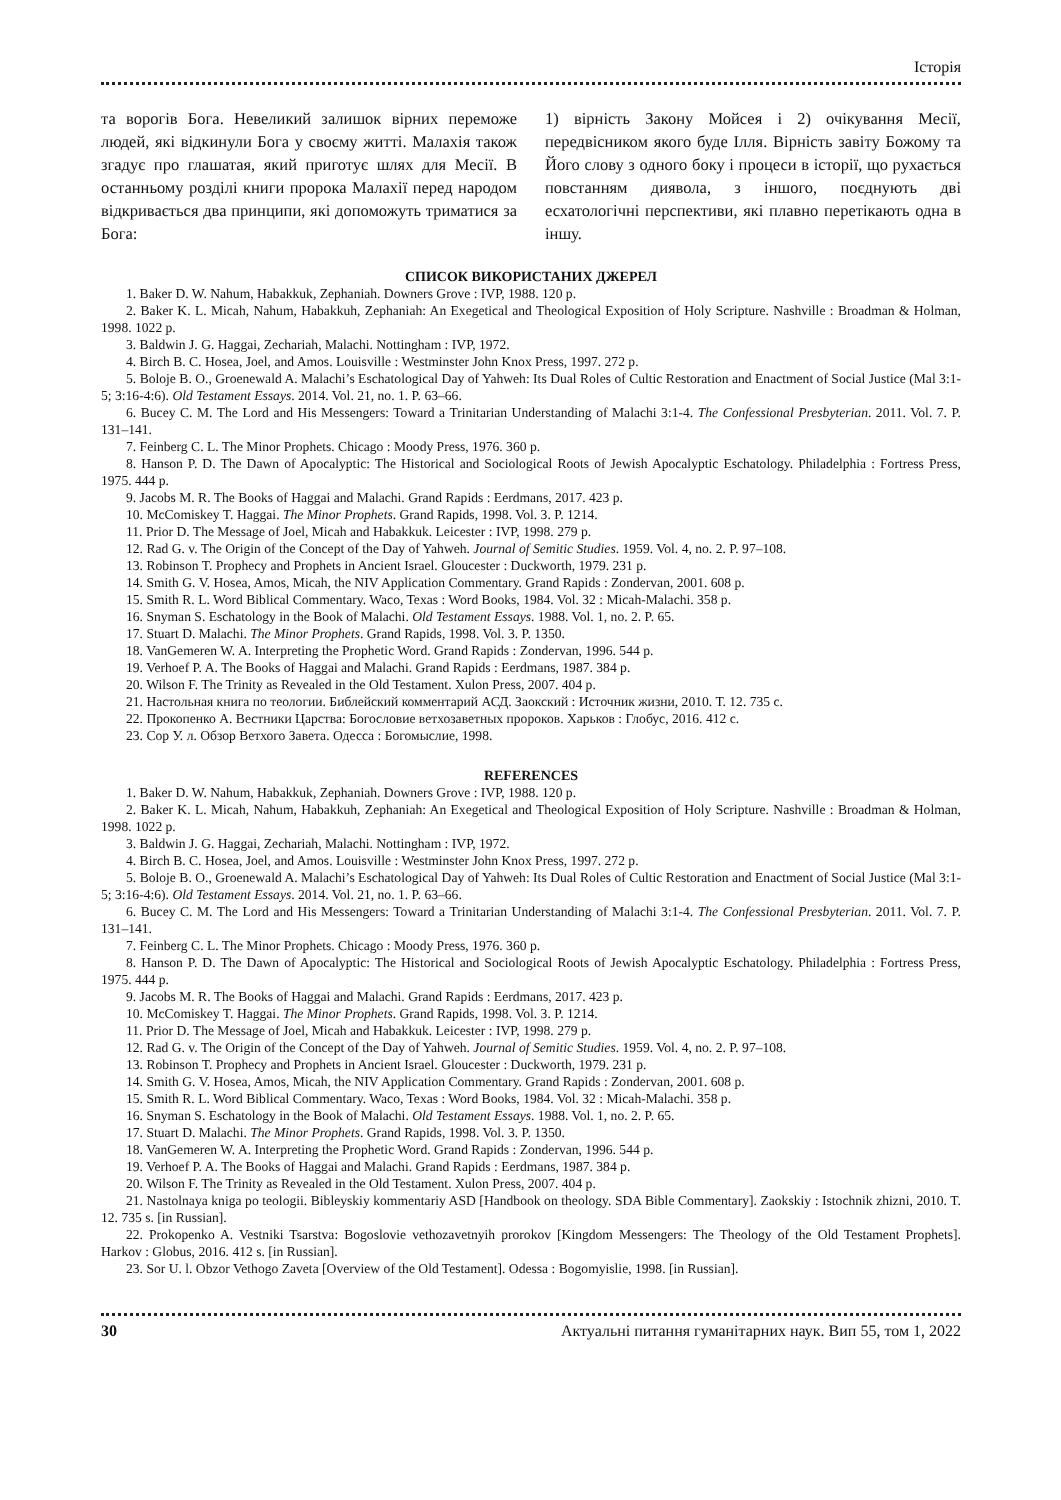Історія
та ворогів Бога. Невеликий залишок вірних переможе людей, які відкинули Бога у своєму житті. Малахія також згадує про глашатая, який приготує шлях для Месії. В останньому розділі книги пророка Малахії перед народом відкривається два принципи, які допоможуть триматися за Бога:
1) вірність Закону Мойсея і 2) очікування Месії, передвісником якого буде Ілля. Вірність завіту Божому та Його слову з одного боку і процеси в історії, що рухається повстанням диявола, з іншого, поєднують дві есхатологічні перспективи, які плавно перетікають одна в іншу.
СПИСОК ВИКОРИСТАНИХ ДЖЕРЕЛ
1. Baker D. W. Nahum, Habakkuk, Zephaniah. Downers Grove : IVP, 1988. 120 p.
2. Baker K. L. Micah, Nahum, Habakkuh, Zephaniah: An Exegetical and Theological Exposition of Holy Scripture. Nashville : Broadman & Holman, 1998. 1022 p.
3. Baldwin J. G. Haggai, Zechariah, Malachi. Nottingham : IVP, 1972.
4. Birch B. C. Hosea, Joel, and Amos. Louisville : Westminster John Knox Press, 1997. 272 p.
5. Boloje B. O., Groenewald A. Malachi’s Eschatological Day of Yahweh: Its Dual Roles of Cultic Restoration and Enactment of Social Justice (Mal 3:1-5; 3:16-4:6). Old Testament Essays. 2014. Vol. 21, no. 1. P. 63–66.
6. Bucey C. M. The Lord and His Messengers: Toward a Trinitarian Understanding of Malachi 3:1-4. The Confessional Presbyterian. 2011. Vol. 7. P. 131–141.
7. Feinberg C. L. The Minor Prophets. Chicago : Moody Press, 1976. 360 p.
8. Hanson P. D. The Dawn of Apocalyptic: The Historical and Sociological Roots of Jewish Apocalyptic Eschatology. Philadelphia : Fortress Press, 1975. 444 p.
9. Jacobs M. R. The Books of Haggai and Malachi. Grand Rapids : Eerdmans, 2017. 423 p.
10. McComiskey T. Haggai. The Minor Prophets. Grand Rapids, 1998. Vol. 3. P. 1214.
11. Prior D. The Message of Joel, Micah and Habakkuk. Leicester : IVP, 1998. 279 p.
12. Rad G. v. The Origin of the Concept of the Day of Yahweh. Journal of Semitic Studies. 1959. Vol. 4, no. 2. P. 97–108.
13. Robinson T. Prophecy and Prophets in Ancient Israel. Gloucester : Duckworth, 1979. 231 p.
14. Smith G. V. Hosea, Amos, Micah, the NIV Application Commentary. Grand Rapids : Zondervan, 2001. 608 p.
15. Smith R. L. Word Biblical Commentary. Waco, Texas : Word Books, 1984. Vol. 32 : Micah-Malachi. 358 p.
16. Snyman S. Eschatology in the Book of Malachi. Old Testament Essays. 1988. Vol. 1, no. 2. P. 65.
17. Stuart D. Malachi. The Minor Prophets. Grand Rapids, 1998. Vol. 3. P. 1350.
18. VanGemeren W. A. Interpreting the Prophetic Word. Grand Rapids : Zondervan, 1996. 544 p.
19. Verhoef P. A. The Books of Haggai and Malachi. Grand Rapids : Eerdmans, 1987. 384 p.
20. Wilson F. The Trinity as Revealed in the Old Testament. Xulon Press, 2007. 404 p.
21. Настольная книга по теологии. Библейский комментарий АСД. Заокский : Источник жизни, 2010. Т. 12. 735 с.
22. Прокопенко А. Вестники Царства: Богословие ветхозаветных пророков. Харьков : Глобус, 2016. 412 с.
23. Сор У. л. Обзор Ветхого Завета. Одесса : Богомыслие, 1998.
REFERENCES
1. Baker D. W. Nahum, Habakkuk, Zephaniah. Downers Grove : IVP, 1988. 120 p.
2. Baker K. L. Micah, Nahum, Habakkuh, Zephaniah: An Exegetical and Theological Exposition of Holy Scripture. Nashville : Broadman & Holman, 1998. 1022 p.
3. Baldwin J. G. Haggai, Zechariah, Malachi. Nottingham : IVP, 1972.
4. Birch B. C. Hosea, Joel, and Amos. Louisville : Westminster John Knox Press, 1997. 272 p.
5. Boloje B. O., Groenewald A. Malachi’s Eschatological Day of Yahweh: Its Dual Roles of Cultic Restoration and Enactment of Social Justice (Mal 3:1-5; 3:16-4:6). Old Testament Essays. 2014. Vol. 21, no. 1. P. 63–66.
6. Bucey C. M. The Lord and His Messengers: Toward a Trinitarian Understanding of Malachi 3:1-4. The Confessional Presbyterian. 2011. Vol. 7. P. 131–141.
7. Feinberg C. L. The Minor Prophets. Chicago : Moody Press, 1976. 360 p.
8. Hanson P. D. The Dawn of Apocalyptic: The Historical and Sociological Roots of Jewish Apocalyptic Eschatology. Philadelphia : Fortress Press, 1975. 444 p.
9. Jacobs M. R. The Books of Haggai and Malachi. Grand Rapids : Eerdmans, 2017. 423 p.
10. McComiskey T. Haggai. The Minor Prophets. Grand Rapids, 1998. Vol. 3. P. 1214.
11. Prior D. The Message of Joel, Micah and Habakkuk. Leicester : IVP, 1998. 279 p.
12. Rad G. v. The Origin of the Concept of the Day of Yahweh. Journal of Semitic Studies. 1959. Vol. 4, no. 2. P. 97–108.
13. Robinson T. Prophecy and Prophets in Ancient Israel. Gloucester : Duckworth, 1979. 231 p.
14. Smith G. V. Hosea, Amos, Micah, the NIV Application Commentary. Grand Rapids : Zondervan, 2001. 608 p.
15. Smith R. L. Word Biblical Commentary. Waco, Texas : Word Books, 1984. Vol. 32 : Micah-Malachi. 358 p.
16. Snyman S. Eschatology in the Book of Malachi. Old Testament Essays. 1988. Vol. 1, no. 2. P. 65.
17. Stuart D. Malachi. The Minor Prophets. Grand Rapids, 1998. Vol. 3. P. 1350.
18. VanGemeren W. A. Interpreting the Prophetic Word. Grand Rapids : Zondervan, 1996. 544 p.
19. Verhoef P. A. The Books of Haggai and Malachi. Grand Rapids : Eerdmans, 1987. 384 p.
20. Wilson F. The Trinity as Revealed in the Old Testament. Xulon Press, 2007. 404 p.
21. Nastolnaya kniga po teologii. Bibleyskiy kommentariy ASD [Handbook on theology. SDA Bible Commentary]. Zaokskiy : Istochnik zhizni, 2010. T. 12. 735 s. [in Russian].
22. Prokopenko A. Vestniki Tsarstva: Bogoslovie vethozavetnyih prorokov [Kingdom Messengers: The Theology of the Old Testament Prophets]. Harkov : Globus, 2016. 412 s. [in Russian].
23. Sor U. l. Obzor Vethogo Zaveta [Overview of the Old Testament]. Odessa : Bogomyislie, 1998. [in Russian].
30 Актуальні питання гуманітарних наук. Вип 55, том 1, 2022